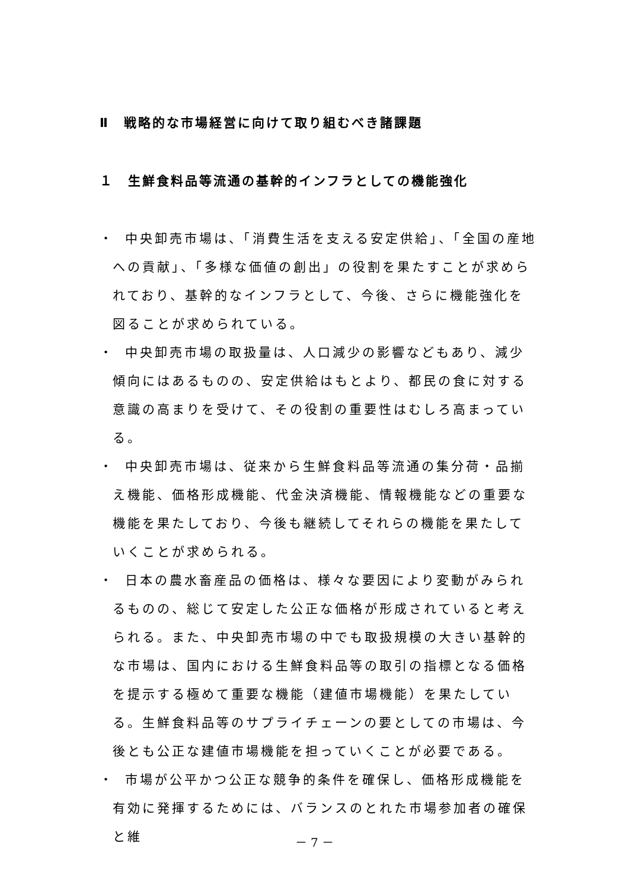Ⅱ　戦略的な市場経営に向けて取り組むべき諸課題
１　生鮮食料品等流通の基幹的インフラとしての機能強化
・ 中央卸売市場は、「消費生活を支える安定供給」、「全国の産地への貢献」、「多様な価値の創出」の役割を果たすことが求められており、基幹的なインフラとして、今後、さらに機能強化を図ることが求められている。
・ 中央卸売市場の取扱量は、人口減少の影響などもあり、減少傾向にはあるものの、安定供給はもとより、都民の食に対する意識の高まりを受けて、その役割の重要性はむしろ高まっている。
・ 中央卸売市場は、従来から生鮮食料品等流通の集分荷・品揃え機能、価格形成機能、代金決済機能、情報機能などの重要な機能を果たしており、今後も継続してそれらの機能を果たしていくことが求められる。
・ 日本の農水畜産品の価格は、様々な要因により変動がみられるものの、総じて安定した公正な価格が形成されていると考えられる。また、中央卸売市場の中でも取扱規模の大きい基幹的な市場は、国内における生鮮食料品等の取引の指標となる価格を提示する極めて重要な機能（建値市場機能）を果たしている。生鮮食料品等のサプライチェーンの要としての市場は、今後とも公正な建値市場機能を担っていくことが必要である。
・ 市場が公平かつ公正な競争的条件を確保し、価格形成機能を有効に発揮するためには、バランスのとれた市場参加者の確保と維
－ 7 －